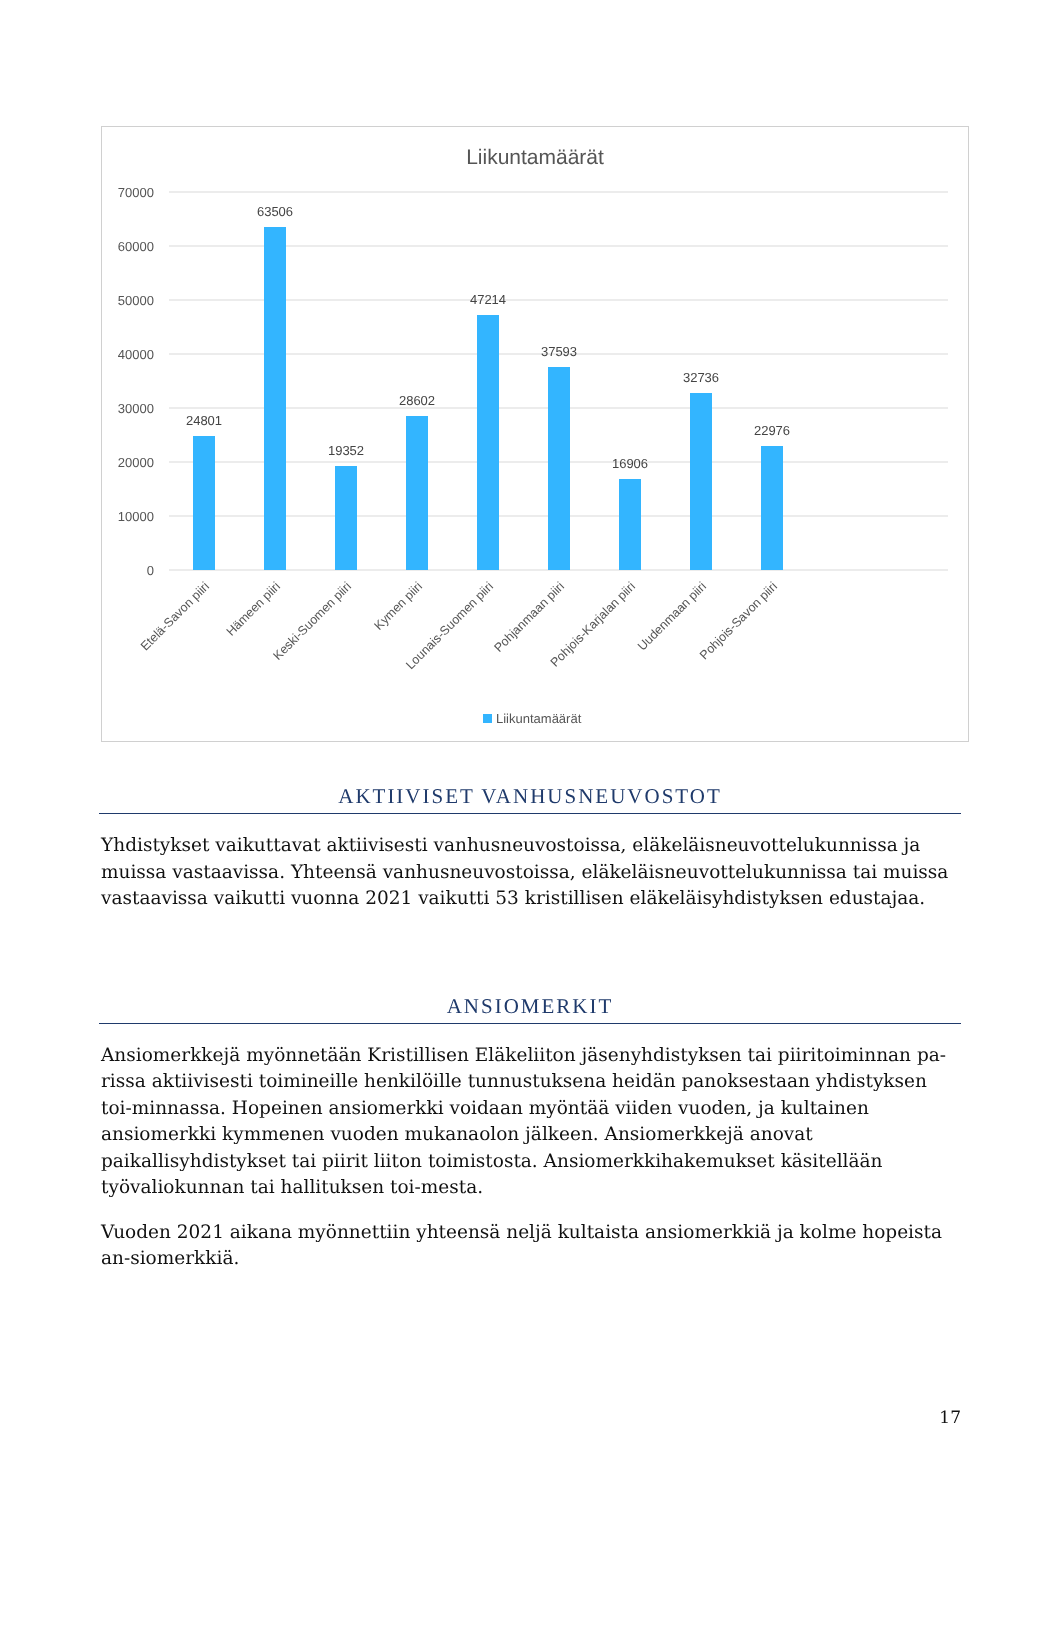Liikuntamäärät
70000
60000
50000
40000
30000
20000
10000
0
24801
63506
19352
28602
47214
37593
16906
32736
22976
Etelä-Savon piiri
Hämeen piiri
Keski-Suomen piiri
Kymen piiri
Lounais-Suomen piiri
Pohjanmaan piiri
Pohjois-Karjalan piiri
Uudenmaan piiri
Pohjois-Savon piiri
Liikuntamäärät
AKTIIVISET VANHUSNEUVOSTOT
Yhdistykset vaikuttavat aktiivisesti vanhusneuvostoissa, eläkeläisneuvottelukunnissa ja muissa vastaavissa. Yhteensä vanhusneuvostoissa, eläkeläisneuvottelukunnissa tai muissa vastaavissa vaikutti vuonna 2021 vaikutti 53 kristillisen eläkeläisyhdistyksen edustajaa.
ANSIOMERKIT
Ansiomerkkejä myönnetään Kristillisen Eläkeliiton jäsenyhdistyksen tai piiritoiminnan pa-rissa aktiivisesti toimineille henkilöille tunnustuksena heidän panoksestaan yhdistyksen toi-minnassa. Hopeinen ansiomerkki voidaan myöntää viiden vuoden, ja kultainen ansiomerkki kymmenen vuoden mukanaolon jälkeen. Ansiomerkkejä anovat paikallisyhdistykset tai piirit liiton toimistosta. Ansiomerkkihakemukset käsitellään työvaliokunnan tai hallituksen toi-mesta.
Vuoden 2021 aikana myönnettiin yhteensä neljä kultaista ansiomerkkiä ja kolme hopeista an-siomerkkiä.
17